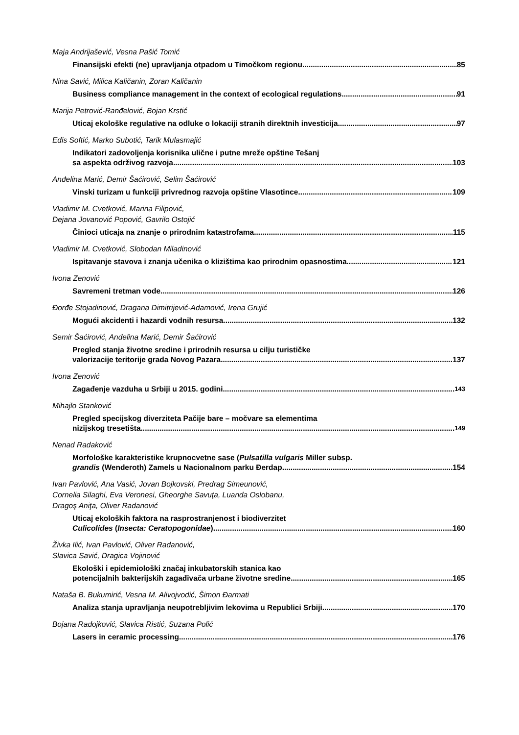Maja Andrijašević, Vesna Pašić Tomić
Finansijski efekti (ne) upravljanja otpadom u Timočkom regionu 85
Nina Savić, Milica Kaličanin, Zoran Kaličanin
Business compliance management in the context of ecological regulations 91
Marija Petrović-Ranđelović, Bojan Krstić
Uticaj ekološke regulative na odluke o lokaciji stranih direktnih investicija 97
Edis Softić, Marko Subotić, Tarik Mulasmajić
Indikatori zadovoljenja korisnika ulične i putne mreže opštine Tešanj
sa aspekta održivog razvoja 103
Anđelina Marić, Demir Šaćirović, Selim Šaćirović
Vinski turizam u funkciji privrednog razvoja opštine Vlasotince 109
Vladimir M. Cvetković, Marina Filipović,
Dejana Jovanović Popović, Gavrilo Ostojić
Činioci uticaja na znanje o prirodnim katastrofama 115
Vladimir M. Cvetković, Slobodan Miladinović
Ispitavanje stavova i znanja učenika o klizištima kao prirodnim opasnostima 121
Ivona Zenović
Savremeni tretman vode 126
Đorđe Stojadinović, Dragana Dimitrijević-Adamović, Irena Grujić
Mogući akcidenti i hazardi vodnih resursa 132
Semir Šaćirović, Anđelina Marić, Demir Šaćirović
Pregled stanja životne sredine i prirodnih resursa u cilju turističke
valorizacije teritorije grada Novog Pazara 137
Ivona Zenović
Zagađenje vazduha u Srbiji u 2015. godini 143
Mihajlo Stanković
Pregled specijskog diverziteta Pačije bare – močvare sa elementima
nizijskog tresetišta 149
Nenad Radaković
Morfološke karakteristike krupnocvetne sase (Pulsatilla vulgaris Miller subsp.
grandis (Wenderoth) Zamels u Nacionalnom parku Đerdap 154
Ivan Pavlović, Ana Vasić, Jovan Bojkovski, Predrag Simeunović,
Cornelia Silaghi, Eva Veronesi, Gheorghe Savuţa, Luanda Oslobanu,
Dragoş Aniţa, Oliver Radanović
Uticaj ekoloških faktora na rasprostranjenost i biodiverzitet
Culicolides (Insecta: Ceratopogonidae) 160
Živka Ilić, Ivan Pavlović, Oliver Radanović,
Slavica Savić, Dragica Vojinović
Ekološki i epidemiološki značaj inkubatorskih stanica kao
potencijalnih bakterijskih zagađivača urbane životne sredine 165
Nataša B. Bukumirić, Vesna M. Alivojvodić, Šimon Đarmati
Analiza stanja upravljanja neupotrebljivim lekovima u Republici Srbiji 170
Bojana Radojković, Slavica Ristić, Suzana Polić
Lasers in ceramic processing 176